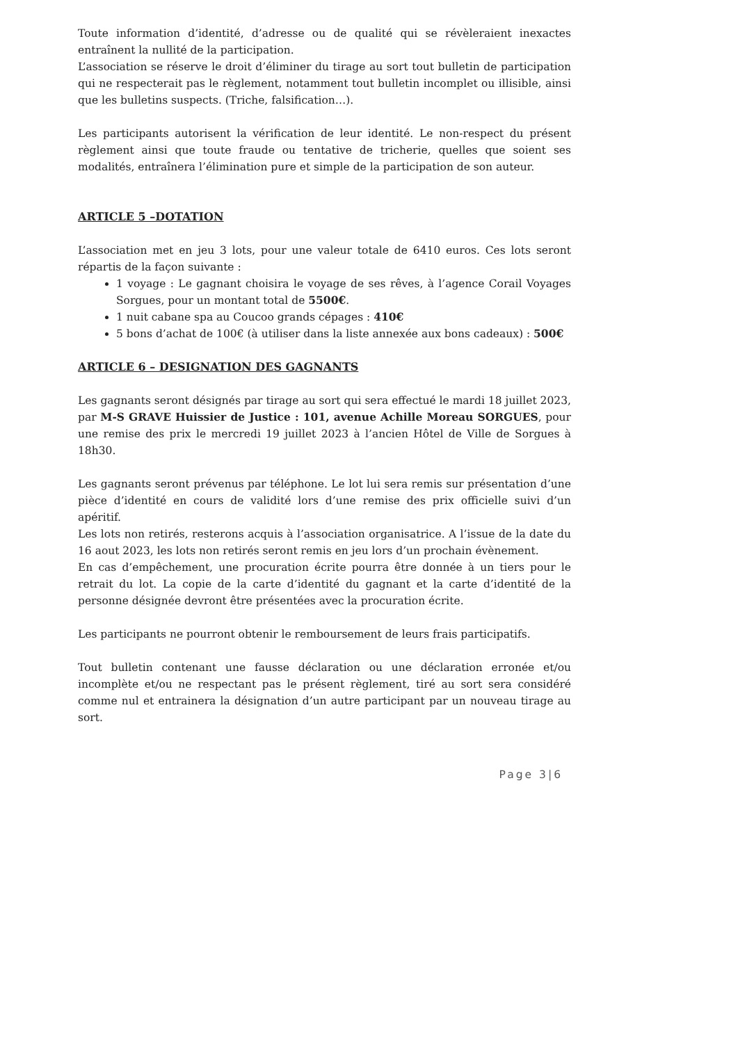Toute information d’identité, d’adresse ou de qualité qui se révèleraient inexactes entraînent la nullité de la participation.
L’association se réserve le droit d’éliminer du tirage au sort tout bulletin de participation qui ne respecterait pas le règlement, notamment tout bulletin incomplet ou illisible, ainsi que les bulletins suspects. (Triche, falsification…).
Les participants autorisent la vérification de leur identité. Le non-respect du présent règlement ainsi que toute fraude ou tentative de tricherie, quelles que soient ses modalités, entraînera l’élimination pure et simple de la participation de son auteur.
ARTICLE 5 –DOTATION
L’association met en jeu 3 lots, pour une valeur totale de 6410 euros. Ces lots seront répartis de la façon suivante :
1 voyage : Le gagnant choisira le voyage de ses rêves, à l’agence Corail Voyages Sorgues, pour un montant total de 5500€.
1 nuit cabane spa au Coucoo grands cépages : 410€
5 bons d’achat de 100€ (à utiliser dans la liste annexée aux bons cadeaux) : 500€
ARTICLE 6 – DESIGNATION DES GAGNANTS
Les gagnants seront désignés par tirage au sort qui sera effectué le mardi 18 juillet 2023, par M-S GRAVE Huissier de Justice : 101, avenue Achille Moreau SORGUES, pour une remise des prix le mercredi 19 juillet 2023 à l’ancien Hôtel de Ville de Sorgues à 18h30.
Les gagnants seront prévenus par téléphone. Le lot lui sera remis sur présentation d’une pièce d’identité en cours de validité lors d’une remise des prix officielle suivi d’un apéritif.
Les lots non retirés, resterons acquis à l’association organisatrice. A l’issue de la date du 16 aout 2023, les lots non retirés seront remis en jeu lors d’un prochain évènement.
En cas d’empêchement, une procuration écrite pourra être donnée à un tiers pour le retrait du lot. La copie de la carte d’identité du gagnant et la carte d’identité de la personne désignée devront être présentées avec la procuration écrite.
Les participants ne pourront obtenir le remboursement de leurs frais participatifs.
Tout bulletin contenant une fausse déclaration ou une déclaration erronée et/ou incomplète et/ou ne respectant pas le présent règlement, tiré au sort sera considéré comme nul et entrainera la désignation d’un autre participant par un nouveau tirage au sort.
Page 3|6